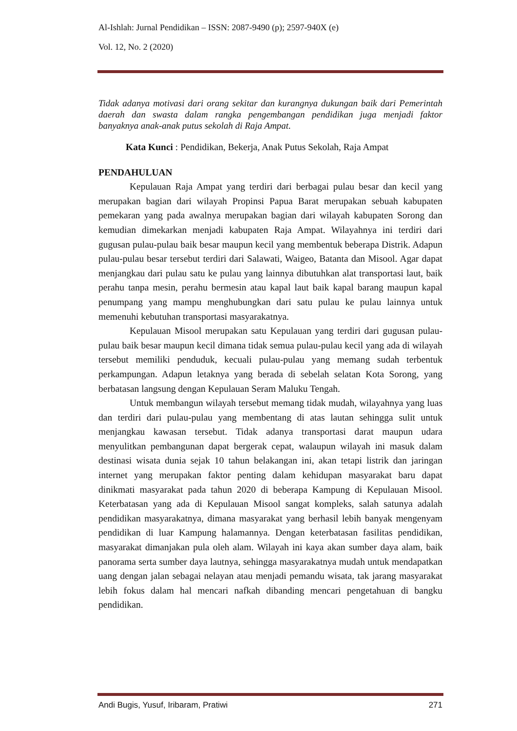Al-Ishlah: Jurnal Pendidikan – ISSN: 2087-9490 (p); 2597-940X (e)
Vol. 12, No. 2 (2020)
Tidak adanya motivasi dari orang sekitar dan kurangnya dukungan baik dari Pemerintah daerah dan swasta dalam rangka pengembangan pendidikan juga menjadi faktor banyaknya anak-anak putus sekolah di Raja Ampat.
Kata Kunci : Pendidikan, Bekerja, Anak Putus Sekolah, Raja Ampat
PENDAHULUAN
Kepulauan Raja Ampat yang terdiri dari berbagai pulau besar dan kecil yang merupakan bagian dari wilayah Propinsi Papua Barat merupakan sebuah kabupaten pemekaran yang pada awalnya merupakan bagian dari wilayah kabupaten Sorong dan kemudian dimekarkan menjadi kabupaten Raja Ampat. Wilayahnya ini terdiri dari gugusan pulau-pulau baik besar maupun kecil yang membentuk beberapa Distrik. Adapun pulau-pulau besar tersebut terdiri dari Salawati, Waigeo, Batanta dan Misool. Agar dapat menjangkau dari pulau satu ke pulau yang lainnya dibutuhkan alat transportasi laut, baik perahu tanpa mesin, perahu bermesin atau kapal laut baik kapal barang maupun kapal penumpang yang mampu menghubungkan dari satu pulau ke pulau lainnya untuk memenuhi kebutuhan transportasi masyarakatnya.
Kepulauan Misool merupakan satu Kepulauan yang terdiri dari gugusan pulau-pulau baik besar maupun kecil dimana tidak semua pulau-pulau kecil yang ada di wilayah tersebut memiliki penduduk, kecuali pulau-pulau yang memang sudah terbentuk perkampungan. Adapun letaknya yang berada di sebelah selatan Kota Sorong, yang berbatasan langsung dengan Kepulauan Seram Maluku Tengah.
Untuk membangun wilayah tersebut memang tidak mudah, wilayahnya yang luas dan terdiri dari pulau-pulau yang membentang di atas lautan sehingga sulit untuk menjangkau kawasan tersebut. Tidak adanya transportasi darat maupun udara menyulitkan pembangunan dapat bergerak cepat, walaupun wilayah ini masuk dalam destinasi wisata dunia sejak 10 tahun belakangan ini, akan tetapi listrik dan jaringan internet yang merupakan faktor penting dalam kehidupan masyarakat baru dapat dinikmati masyarakat pada tahun 2020 di beberapa Kampung di Kepulauan Misool. Keterbatasan yang ada di Kepulauan Misool sangat kompleks, salah satunya adalah pendidikan masyarakatnya, dimana masyarakat yang berhasil lebih banyak mengenyam pendidikan di luar Kampung halamannya. Dengan keterbatasan fasilitas pendidikan, masyarakat dimanjakan pula oleh alam. Wilayah ini kaya akan sumber daya alam, baik panorama serta sumber daya lautnya, sehingga masyarakatnya mudah untuk mendapatkan uang dengan jalan sebagai nelayan atau menjadi pemandu wisata, tak jarang masyarakat lebih fokus dalam hal mencari nafkah dibanding mencari pengetahuan di bangku pendidikan.
Andi Bugis, Yusuf, Iribaram, Pratiwi 271